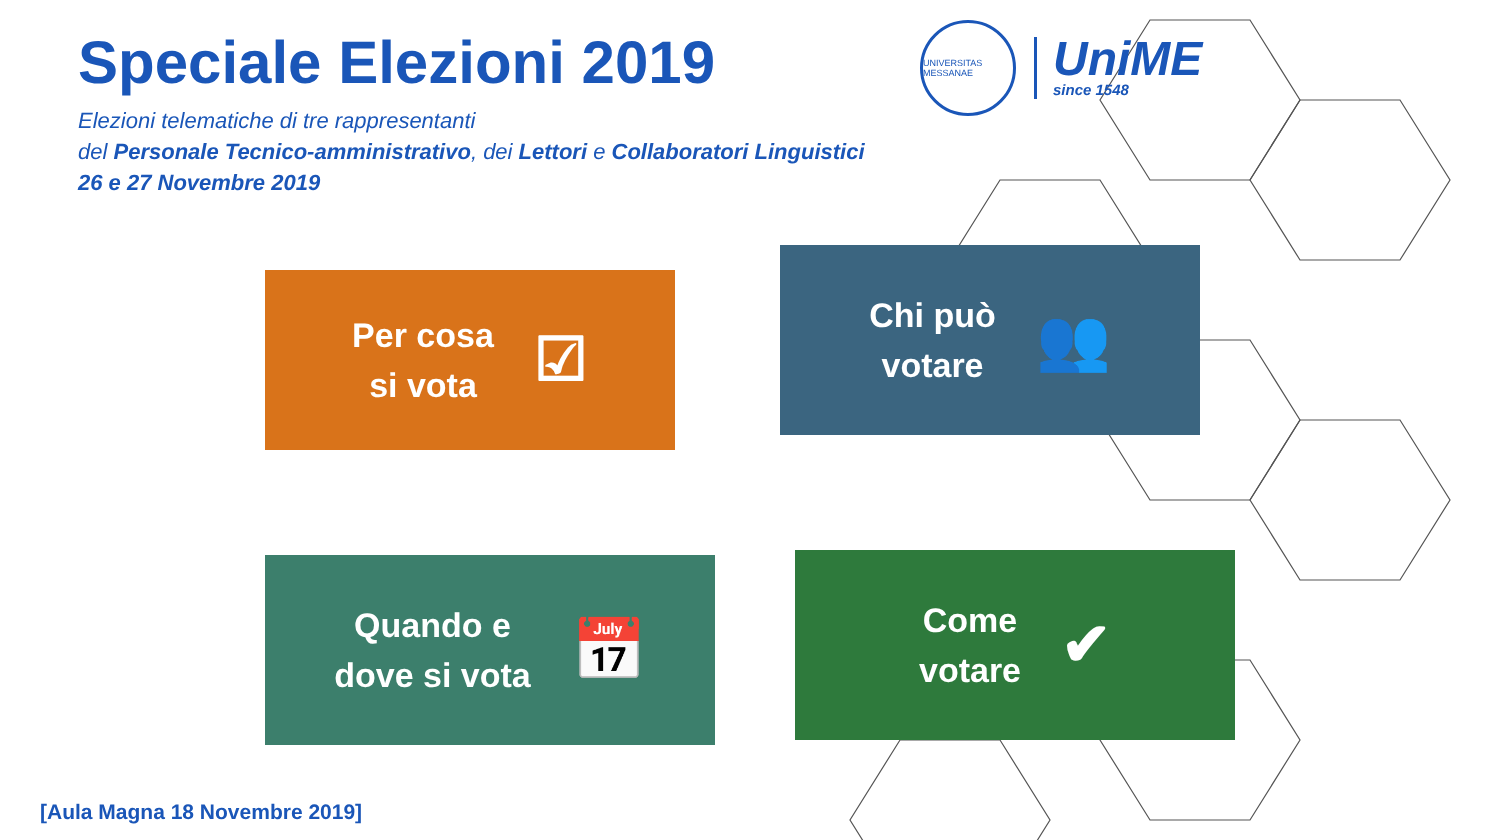Speciale Elezioni 2019
Elezioni telematiche di tre rappresentanti
del Personale Tecnico-amministrativo, dei Lettori e Collaboratori Linguistici
26 e 27 Novembre 2019
UNIVERSITAS MESSANAE
UniME
since 1548
Per cosa
si vota
☑
Chi può
votare
👥
Quando e
dove si vota
📅
Come
votare
✔
[Aula Magna 18 Novembre 2019]